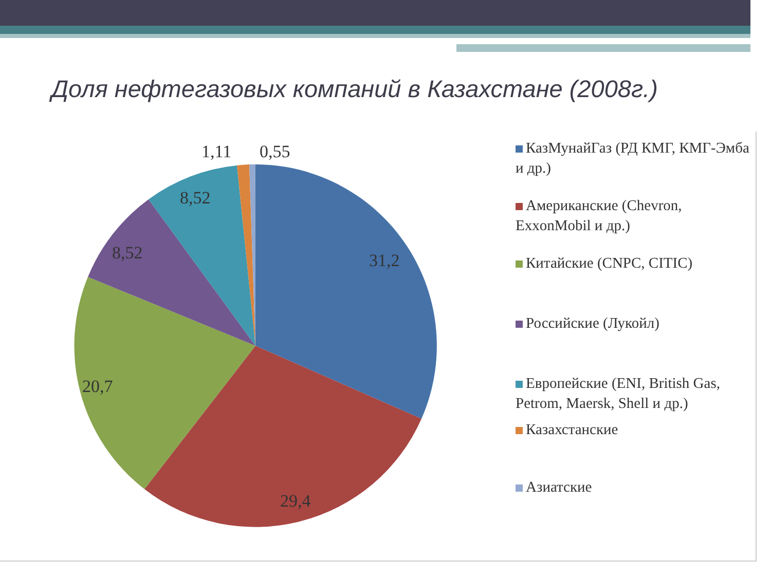Доля нефтегазовых компаний в Казахстане (2008г.)
31,2
29,4
20,7
8,52
8,52
1,11
0,55
КазМунайГаз (РД КМГ, КМГ-Эмба и др.)
Американские (Chevron, ExxonMobil и др.)
Китайские (CNPC, CITIC)
Российские (Лукойл)
Европейские (ENI, British Gas, Petrom, Maersk, Shell и др.)
Казахстанские
Азиатские